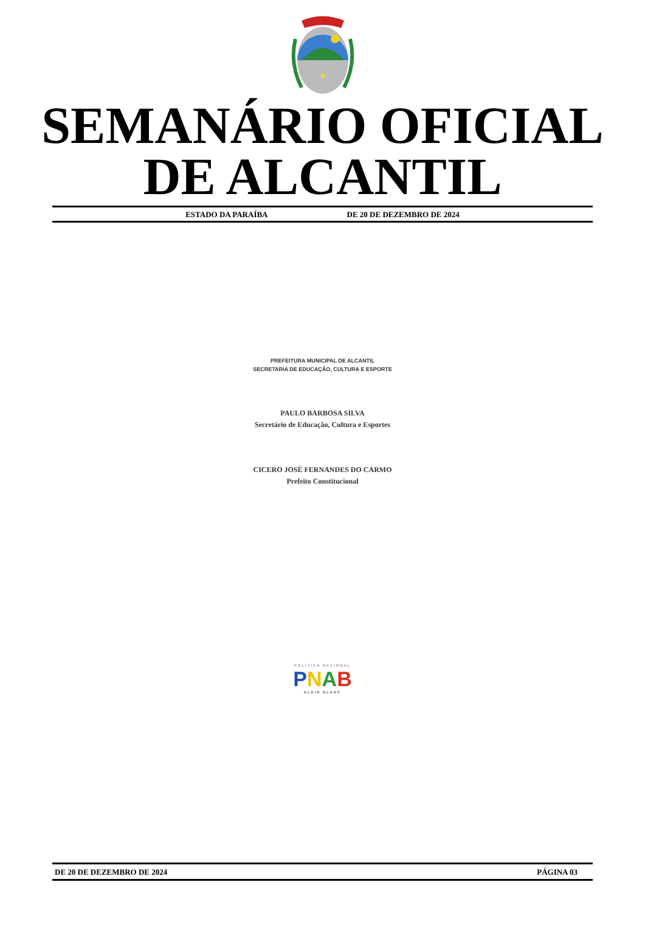SEMANÁRIO OFICIAL
DE ALCANTIL
ESTADO DA PARAÍBA DE 20 DE DEZEMBRO DE 2024
PREFEITURA MUNICIPAL DE ALCANTIL
SECRETARIA DE EDUCAÇÃO, CULTURA E ESPORTE
PAULO BARBOSA SILVA
Secretário de Educação, Cultura e Esportes
CICERO JOSÉ FERNANDES DO CARMO
Prefeito Constitucional
POLÍTICA NACIONAL
PNAB
ALDIR BLANC
DE 20 DE DEZEMBRO DE 2024 PÁGINA 03